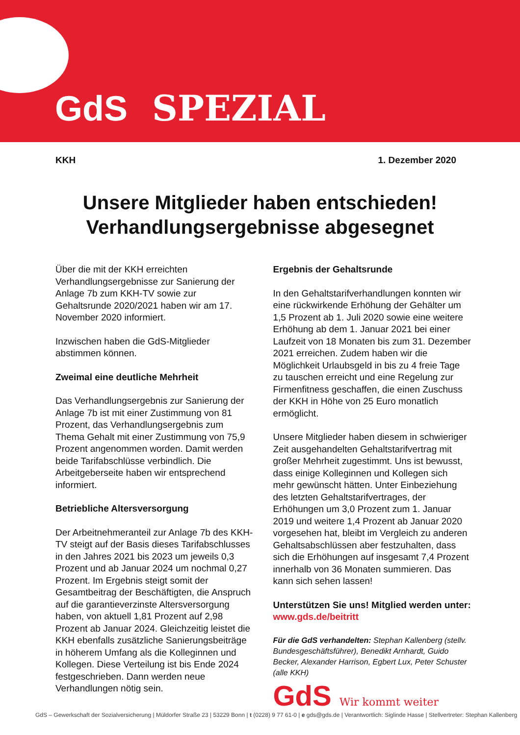GdS SPEZIAL
KKH 1. Dezember 2020
Unsere Mitglieder haben entschieden!
Verhandlungsergebnisse abgesegnet
Über die mit der KKH erreichten Verhandlungsergebnisse zur Sanierung der Anlage 7b zum KKH-TV sowie zur Gehaltsrunde 2020/2021 haben wir am 17. November 2020 informiert.
Inzwischen haben die GdS-Mitglieder abstimmen können.
Zweimal eine deutliche Mehrheit
Das Verhandlungsergebnis zur Sanierung der Anlage 7b ist mit einer Zustimmung von 81 Prozent, das Verhandlungsergebnis zum Thema Gehalt mit einer Zustimmung von 75,9 Prozent angenommen worden. Damit werden beide Tarifabschlüsse verbindlich. Die Arbeitgeberseite haben wir entsprechend informiert.
Betriebliche Altersversorgung
Der Arbeitnehmeranteil zur Anlage 7b des KKH-TV steigt auf der Basis dieses Tarifabschlusses in den Jahres 2021 bis 2023 um jeweils 0,3 Prozent und ab Januar 2024 um nochmal 0,27 Prozent. Im Ergebnis steigt somit der Gesamtbeitrag der Beschäftigten, die Anspruch auf die garantieverzinste Altersversorgung haben, von aktuell 1,81 Prozent auf 2,98 Prozent ab Januar 2024. Gleichzeitig leistet die KKH ebenfalls zusätzliche Sanierungsbeiträge in höherem Umfang als die Kolleginnen und Kollegen. Diese Verteilung ist bis Ende 2024 festgeschrieben. Dann werden neue Verhandlungen nötig sein.
Ergebnis der Gehaltsrunde
In den Gehaltstarifverhandlungen konnten wir eine rückwirkende Erhöhung der Gehälter um 1,5 Prozent ab 1. Juli 2020 sowie eine weitere Erhöhung ab dem 1. Januar 2021 bei einer Laufzeit von 18 Monaten bis zum 31. Dezember 2021 erreichen. Zudem haben wir die Möglichkeit Urlaubsgeld in bis zu 4 freie Tage zu tauschen erreicht und eine Regelung zur Firmenfitness geschaffen, die einen Zuschuss der KKH in Höhe von 25 Euro monatlich ermöglicht.
Unsere Mitglieder haben diesem in schwieriger Zeit ausgehandelten Gehaltstarifvertrag mit großer Mehrheit zugestimmt. Uns ist bewusst, dass einige Kolleginnen und Kollegen sich mehr gewünscht hätten. Unter Einbeziehung des letzten Gehaltstarifvertrages, der Erhöhungen um 3,0 Prozent zum 1. Januar 2019 und weitere 1,4 Prozent ab Januar 2020 vorgesehen hat, bleibt im Vergleich zu anderen Gehaltsabschlüssen aber festzuhalten, dass sich die Erhöhungen auf insgesamt 7,4 Prozent innerhalb von 36 Monaten summieren. Das kann sich sehen lassen!
Unterstützen Sie uns! Mitglied werden unter:
www.gds.de/beitritt
Für die GdS verhandelten: Stephan Kallenberg (stellv. Bundesgeschäftsführer), Benedikt Arnhardt, Guido Becker, Alexander Harrison, Egbert Lux, Peter Schuster (alle KKH)
GdS Wir kommt weiter
GdS – Gewerkschaft der Sozialversicherung | Müldorfer Straße 23 | 53229 Bonn | t (0228) 9 77 61-0 | e gds@gds.de | Verantwortlich: Siglinde Hasse | Stellvertreter: Stephan Kallenberg